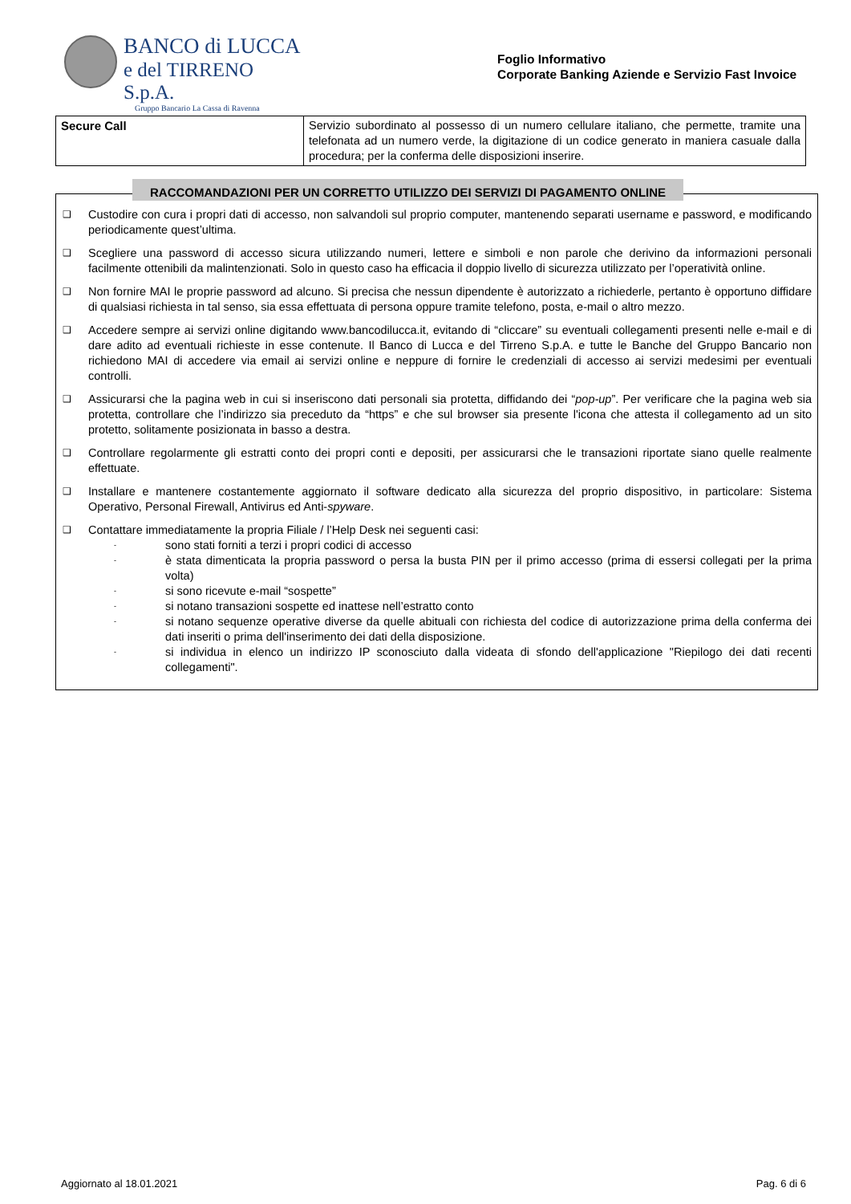BANCO di LUCCA
e del TIRRENO S.p.A.
Gruppo Bancario La Cassa di Ravenna
Foglio Informativo
Corporate Banking Aziende e Servizio Fast Invoice
| Secure Call | Servizio subordinato al possesso di un numero cellulare italiano, che permette, tramite una telefonata ad un numero verde, la digitazione di un codice generato in maniera casuale dalla procedura; per la conferma delle disposizioni inserire. |
RACCOMANDAZIONI PER UN CORRETTO UTILIZZO DEI SERVIZI DI PAGAMENTO ONLINE
❑
Custodire con cura i propri dati di accesso, non salvandoli sul proprio computer, mantenendo separati username e password, e modificando periodicamente quest’ultima.
❑
Scegliere una password di accesso sicura utilizzando numeri, lettere e simboli e non parole che derivino da informazioni personali facilmente ottenibili da malintenzionati. Solo in questo caso ha efficacia il doppio livello di sicurezza utilizzato per l’operatività online.
❑
Non fornire MAI le proprie password ad alcuno. Si precisa che nessun dipendente è autorizzato a richiederle, pertanto è opportuno diffidare di qualsiasi richiesta in tal senso, sia essa effettuata di persona oppure tramite telefono, posta, e-mail o altro mezzo.
❑
Accedere sempre ai servizi online digitando www.bancodilucca.it, evitando di “cliccare” su eventuali collegamenti presenti nelle e-mail e di dare adito ad eventuali richieste in esse contenute. Il Banco di Lucca e del Tirreno S.p.A. e tutte le Banche del Gruppo Bancario non richiedono MAI di accedere via email ai servizi online e neppure di fornire le credenziali di accesso ai servizi medesimi per eventuali controlli.
❑
Assicurarsi che la pagina web in cui si inseriscono dati personali sia protetta, diffidando dei “pop-up”. Per verificare che la pagina web sia protetta, controllare che l’indirizzo sia preceduto da “https” e che sul browser sia presente l'icona che attesta il collegamento ad un sito protetto, solitamente posizionata in basso a destra.
❑
Controllare regolarmente gli estratti conto dei propri conti e depositi, per assicurarsi che le transazioni riportate siano quelle realmente effettuate.
❑
Installare e mantenere costantemente aggiornato il software dedicato alla sicurezza del proprio dispositivo, in particolare: Sistema Operativo, Personal Firewall, Antivirus ed Anti-spyware.
❑
Contattare immediatamente la propria Filiale / l’Help Desk nei seguenti casi:
-
sono stati forniti a terzi i propri codici di accesso
-
è stata dimenticata la propria password o persa la busta PIN per il primo accesso (prima di essersi collegati per la prima volta)
-
si sono ricevute e-mail “sospette”
-
si notano transazioni sospette ed inattese nell’estratto conto
-
si notano sequenze operative diverse da quelle abituali con richiesta del codice di autorizzazione prima della conferma dei dati inseriti o prima dell'inserimento dei dati della disposizione.
-
si individua in elenco un indirizzo IP sconosciuto dalla videata di sfondo dell'applicazione "Riepilogo dei dati recenti collegamenti".
Aggiornato al 18.01.2021 Pag. 6 di 6